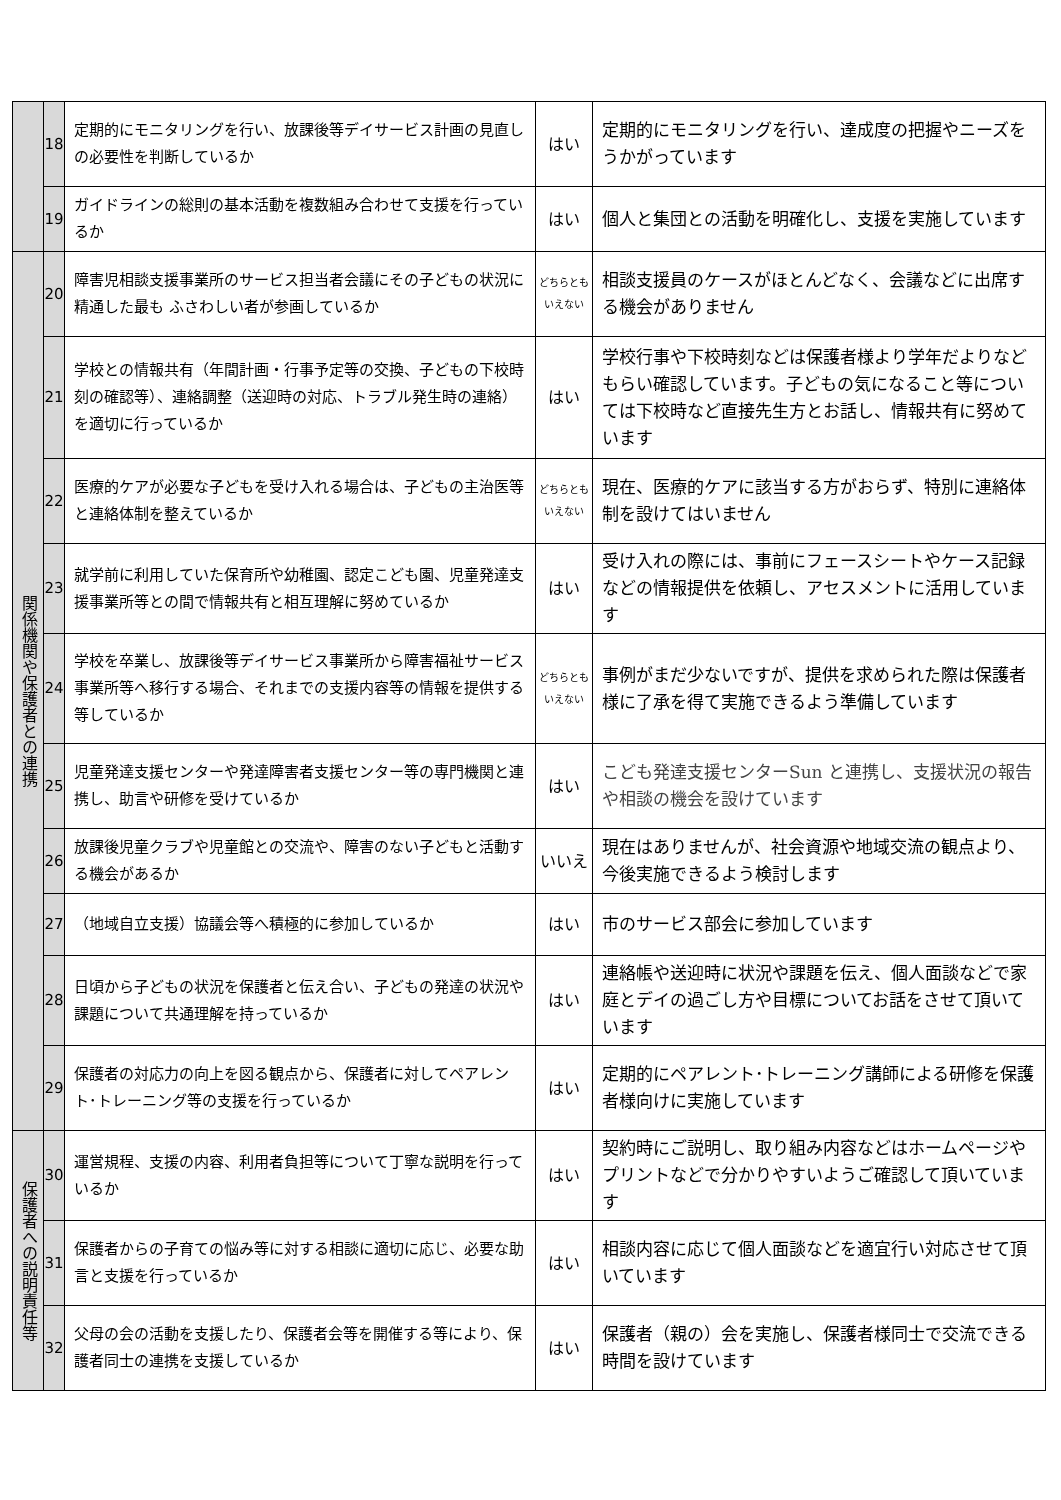| | 18 | 定期的にモニタリングを行い、放課後等デイサービス計画の見直しの必要性を判断しているか | はい | 定期的にモニタリングを行い、達成度の把握やニーズをうかがっています |
| | 19 | ガイドラインの総則の基本活動を複数組み合わせて支援を行っているか | はい | 個人と集団との活動を明確化し、支援を実施しています |
| 関係機関や保護者との連携 | 20 | 障害児相談支援事業所のサービス担当者会議にその子どもの状況に精通した最も ふさわしい者が参画しているか | どちらとも いえない | 相談支援員のケースがほとんどなく、会議などに出席する機会がありません |
| | 21 | 学校との情報共有（年間計画・行事予定等の交換、子どもの下校時刻の確認等）、連絡調整（送迎時の対応、トラブル発生時の連絡）を適切に行っているか | はい | 学校行事や下校時刻などは保護者様より学年だよりなどもらい確認しています。子どもの気になること等については下校時など直接先生方とお話し、情報共有に努めています |
| | 22 | 医療的ケアが必要な子どもを受け入れる場合は、子どもの主治医等と連絡体制を整えているか | どちらとも いえない | 現在、医療的ケアに該当する方がおらず、特別に連絡体制を設けてはいません |
| | 23 | 就学前に利用していた保育所や幼稚園、認定こども園、児童発達支援事業所等との間で情報共有と相互理解に努めているか | はい | 受け入れの際には、事前にフェースシートやケース記録などの情報提供を依頼し、アセスメントに活用しています |
| | 24 | 学校を卒業し、放課後等デイサービス事業所から障害福祉サービス事業所等へ移行する場合、それまでの支援内容等の情報を提供する等しているか | どちらとも いえない | 事例がまだ少ないですが、提供を求められた際は保護者様に了承を得て実施できるよう準備しています |
| | 25 | 児童発達支援センターや発達障害者支援センター等の専門機関と連携し、助言や研修を受けているか | はい | こども発達支援センターSun と連携し、支援状況の報告や相談の機会を設けています |
| | 26 | 放課後児童クラブや児童館との交流や、障害のない子どもと活動する機会があるか | いいえ | 現在はありませんが、社会資源や地域交流の観点より、今後実施できるよう検討します |
| | 27 | （地域自立支援）協議会等へ積極的に参加しているか | はい | 市のサービス部会に参加しています |
| | 28 | 日頃から子どもの状況を保護者と伝え合い、子どもの発達の状況や課題について共通理解を持っているか | はい | 連絡帳や送迎時に状況や課題を伝え、個人面談などで家庭とデイの過ごし方や目標についてお話をさせて頂いています |
| | 29 | 保護者の対応力の向上を図る観点から、保護者に対してペアレント･トレーニング等の支援を行っているか | はい | 定期的にペアレント･トレーニング講師による研修を保護者様向けに実施しています |
| 保護者への説明責任等 | 30 | 運営規程、支援の内容、利用者負担等について丁寧な説明を行っているか | はい | 契約時にご説明し、取り組み内容などはホームページやプリントなどで分かりやすいようご確認して頂いています |
| | 31 | 保護者からの子育ての悩み等に対する相談に適切に応じ、必要な助言と支援を行っているか | はい | 相談内容に応じて個人面談などを適宜行い対応させて頂いています |
| | 32 | 父母の会の活動を支援したり、保護者会等を開催する等により、保護者同士の連携を支援しているか | はい | 保護者（親の）会を実施し、保護者様同士で交流できる時間を設けています |